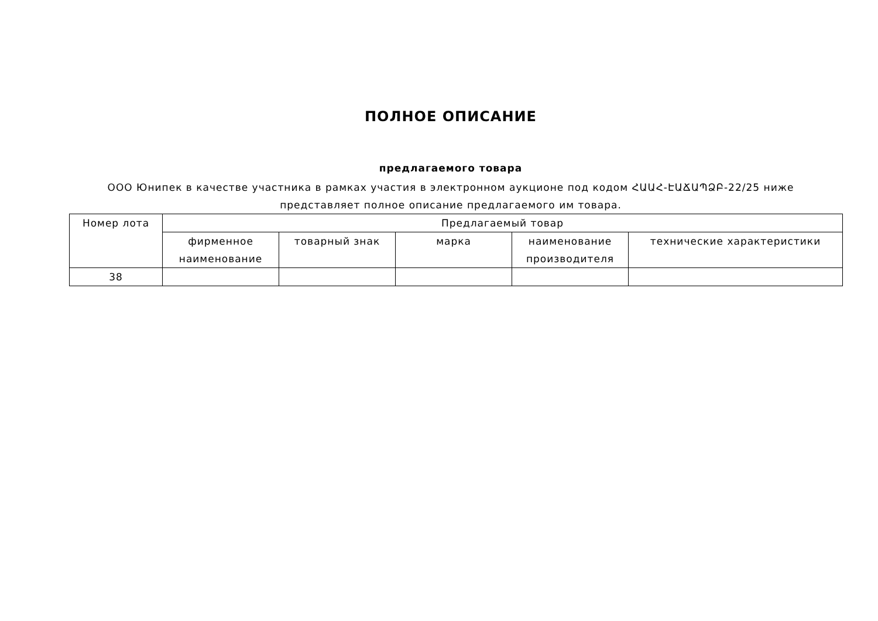ПОЛНОЕ ОПИСАНИЕ
предлагаемого товара
ООО Юнипек в качестве участника в рамках участия в электронном аукционе под кодом ՀԱԱՀ-ԷԱՃԱՊՁԲ-22/25 ниже представляет полное описание предлагаемого им товара.
| Номер лота | Предлагаемый товар | | | | |
| --- | --- | --- | --- | --- | --- |
| | фирменное наименование | товарный знак | марка | наименование производителя | технические характеристики |
| 38 | | | | | |